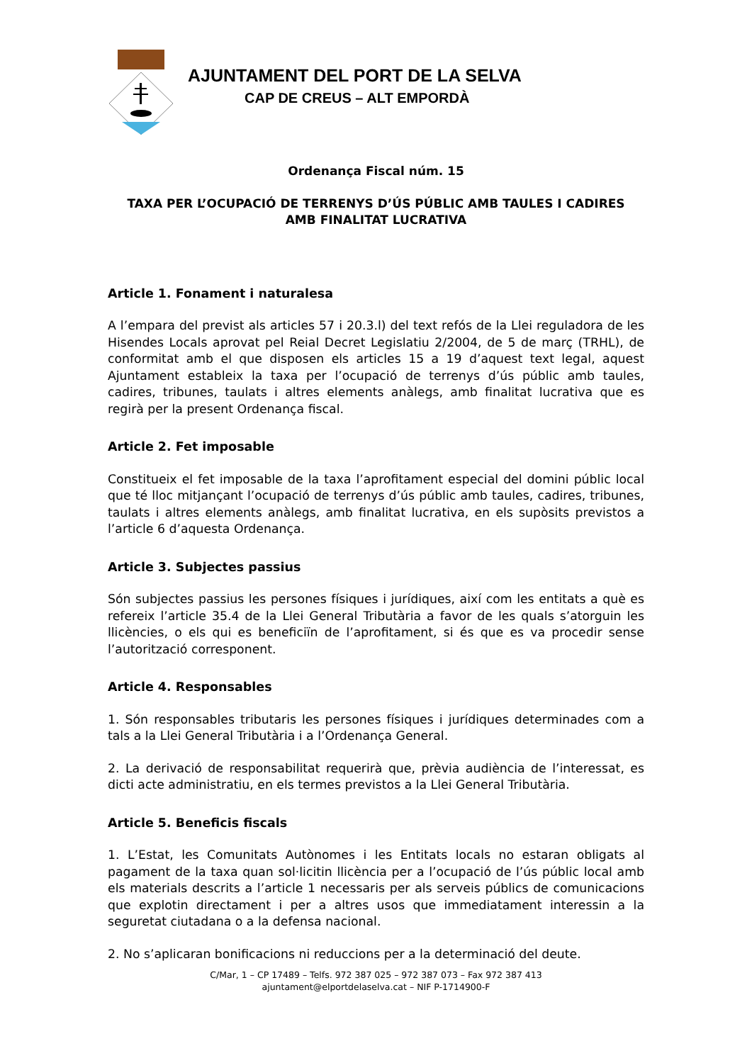AJUNTAMENT DEL PORT DE LA SELVA
CAP DE CREUS – ALT EMPORDÀ
Ordenança Fiscal núm. 15
TAXA PER L’OCUPACIÓ DE TERRENYS D’ÚS PÚBLIC AMB TAULES I CADIRES
AMB FINALITAT LUCRATIVA
Article 1. Fonament i naturalesa
A l’empara del previst als articles 57 i 20.3.l) del text refós de la Llei reguladora de les Hisendes Locals aprovat pel Reial Decret Legislatiu 2/2004, de 5 de març (TRHL), de conformitat amb el que disposen els articles 15 a 19 d’aquest text legal, aquest Ajuntament estableix la taxa per l’ocupació de terrenys d’ús públic amb taules, cadires, tribunes, taulats i altres elements anàlegs, amb finalitat lucrativa que es regirà per la present Ordenança fiscal.
Article 2. Fet imposable
Constitueix el fet imposable de la taxa l’aprofitament especial del domini públic local que té lloc mitjançant l’ocupació de terrenys d’ús públic amb taules, cadires, tribunes, taulats i altres elements anàlegs, amb finalitat lucrativa, en els supòsits previstos a l’article 6 d’aquesta Ordenança.
Article 3. Subjectes passius
Són subjectes passius les persones físiques i jurídiques, així com les entitats a què es refereix l’article 35.4 de la Llei General Tributària a favor de les quals s’atorguin les llicències, o els qui es beneficiïn de l’aprofitament, si és que es va procedir sense l’autorització corresponent.
Article 4. Responsables
1. Són responsables tributaris les persones físiques i jurídiques determinades com a tals a la Llei General Tributària i a l’Ordenança General.
2. La derivació de responsabilitat requerirà que, prèvia audiència de l’interessat, es dicti acte administratiu, en els termes previstos a la Llei General Tributària.
Article 5. Beneficis fiscals
1. L’Estat, les Comunitats Autònomes i les Entitats locals no estaran obligats al pagament de la taxa quan sol·licitin llicència per a l’ocupació de l’ús públic local amb els materials descrits a l’article 1 necessaris per als serveis públics de comunicacions que explotin directament i per a altres usos que immediatament interessin a la seguretat ciutadana o a la defensa nacional.
2. No s’aplicaran bonificacions ni reduccions per a la determinació del deute.
C/Mar, 1 – CP 17489 – Telfs. 972 387 025 – 972 387 073 – Fax 972 387 413
ajuntament@elportdelaselva.cat – NIF P-1714900-F